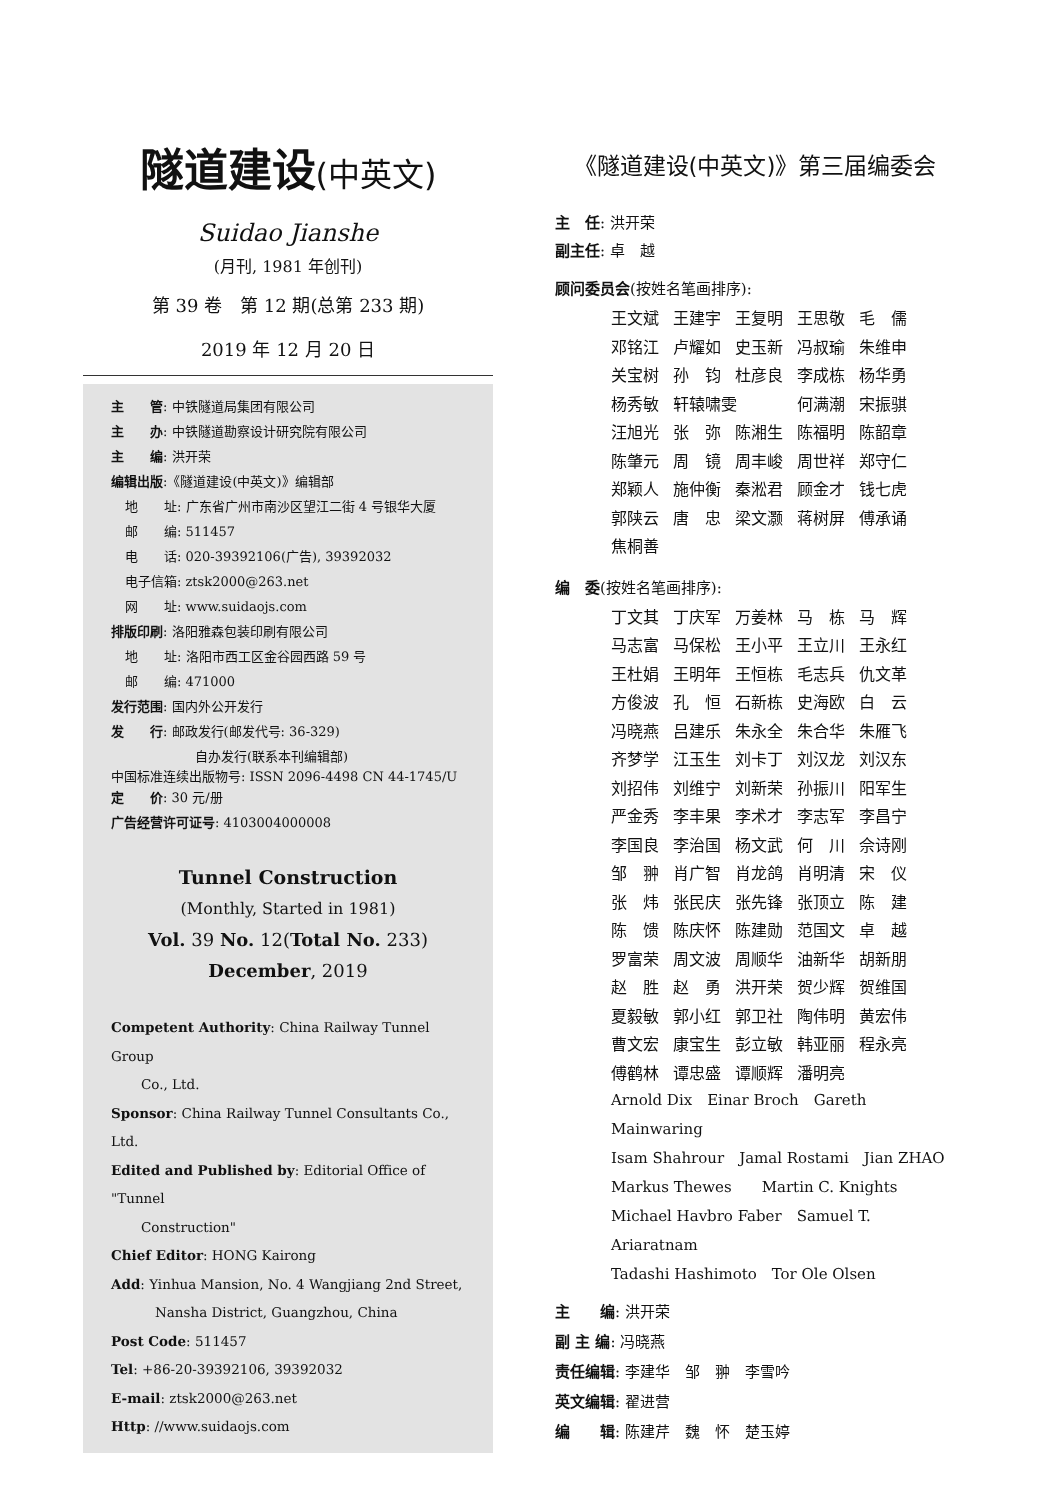隧道建设(中英文)
Suidao Jianshe
(月刊, 1981 年创刊)
第 39 卷　第 12 期(总第 233 期)
2019 年 12 月 20 日
主　　管: 中铁隧道局集团有限公司
主　　办: 中铁隧道勘察设计研究院有限公司
主　　编: 洪开荣
编辑出版:《隧道建设(中英文)》编辑部
地　　址: 广东省广州市南沙区望江二街 4 号银华大厦
邮　　编: 511457
电　　话: 020-39392106(广告), 39392032
电子信箱: ztsk2000@263.net
网　　址: www.suidaojs.com
排版印刷: 洛阳雅森包装印刷有限公司
地　　址: 洛阳市西工区金谷园西路 59 号
邮　　编: 471000
发行范围: 国内外公开发行
发　　行: 邮政发行(邮发代号: 36-329)
自办发行(联系本刊编辑部)
中国标准连续出版物号: ISSN 2096-4498 CN 44-1745/U
定　　价: 30 元/册
广告经营许可证号: 4103004000008
Tunnel Construction
(Monthly, Started in 1981)
Vol. 39 No. 12(Total No. 233)
December, 2019
Competent Authority: China Railway Tunnel Group
Co., Ltd.
Sponsor: China Railway Tunnel Consultants Co., Ltd.
Edited and Published by: Editorial Office of "Tunnel
Construction"
Chief Editor: HONG Kairong
Add: Yinhua Mansion, No. 4 Wangjiang 2nd Street,
Nansha District, Guangzhou, China
Post Code: 511457
Tel: +86-20-39392106, 39392032
E-mail: ztsk2000@263.net
Http: //www.suidaojs.com
《隧道建设(中英文)》第三届编委会
主　任: 洪开荣
副主任: 卓　越
顾问委员会(按姓名笔画排序):
| 王文斌 | 王建宇 | 王复明 | 王思敬 | 毛 儒 |
| 邓铭江 | 卢耀如 | 史玉新 | 冯叔瑜 | 朱维申 |
| 关宝树 | 孙 钧 | 杜彦良 | 李成栋 | 杨华勇 |
| 杨秀敏 | 轩辕啸雯 | | 何满潮 | 宋振骐 |
| 汪旭光 | 张 弥 | 陈湘生 | 陈福明 | 陈韶章 |
| 陈肇元 | 周 镜 | 周丰峻 | 周世祥 | 郑守仁 |
| 郑颖人 | 施仲衡 | 秦淞君 | 顾金才 | 钱七虎 |
| 郭陕云 | 唐 忠 | 梁文灏 | 蒋树屏 | 傅承诵 |
| 焦桐善 | | | | |
编　委(按姓名笔画排序):
| 丁文其 | 丁庆军 | 万姜林 | 马 栋 | 马 辉 |
| 马志富 | 马保松 | 王小平 | 王立川 | 王永红 |
| 王杜娟 | 王明年 | 王恒栋 | 毛志兵 | 仇文革 |
| 方俊波 | 孔 恒 | 石新栋 | 史海欧 | 白 云 |
| 冯晓燕 | 吕建乐 | 朱永全 | 朱合华 | 朱雁飞 |
| 齐梦学 | 江玉生 | 刘卡丁 | 刘汉龙 | 刘汉东 |
| 刘招伟 | 刘维宁 | 刘新荣 | 孙振川 | 阳军生 |
| 严金秀 | 李丰果 | 李术才 | 李志军 | 李昌宁 |
| 李国良 | 李治国 | 杨文武 | 何 川 | 佘诗刚 |
| 邹 翀 | 肖广智 | 肖龙鸽 | 肖明清 | 宋 仪 |
| 张 炜 | 张民庆 | 张先锋 | 张顶立 | 陈 建 |
| 陈 馈 | 陈庆怀 | 陈建勋 | 范国文 | 卓 越 |
| 罗富荣 | 周文波 | 周顺华 | 油新华 | 胡新朋 |
| 赵 胜 | 赵 勇 | 洪开荣 | 贺少辉 | 贺维国 |
| 夏毅敏 | 郭小红 | 郭卫社 | 陶伟明 | 黄宏伟 |
| 曹文宏 | 康宝生 | 彭立敏 | 韩亚丽 | 程永亮 |
| 傅鹤林 | 谭忠盛 | 谭顺辉 | 潘明亮 | |
Arnold Dix　Einar Broch　Gareth Mainwaring
Isam Shahrour　Jamal Rostami　Jian ZHAO
Markus Thewes　　Martin C. Knights
Michael Havbro Faber　Samuel T. Ariaratnam
Tadashi Hashimoto　Tor Ole Olsen
主　　编: 洪开荣
副 主 编: 冯晓燕
责任编辑: 李建华　邹　翀　李雪吟
英文编辑: 翟进营
编　　辑: 陈建芹　魏　怀　楚玉婷